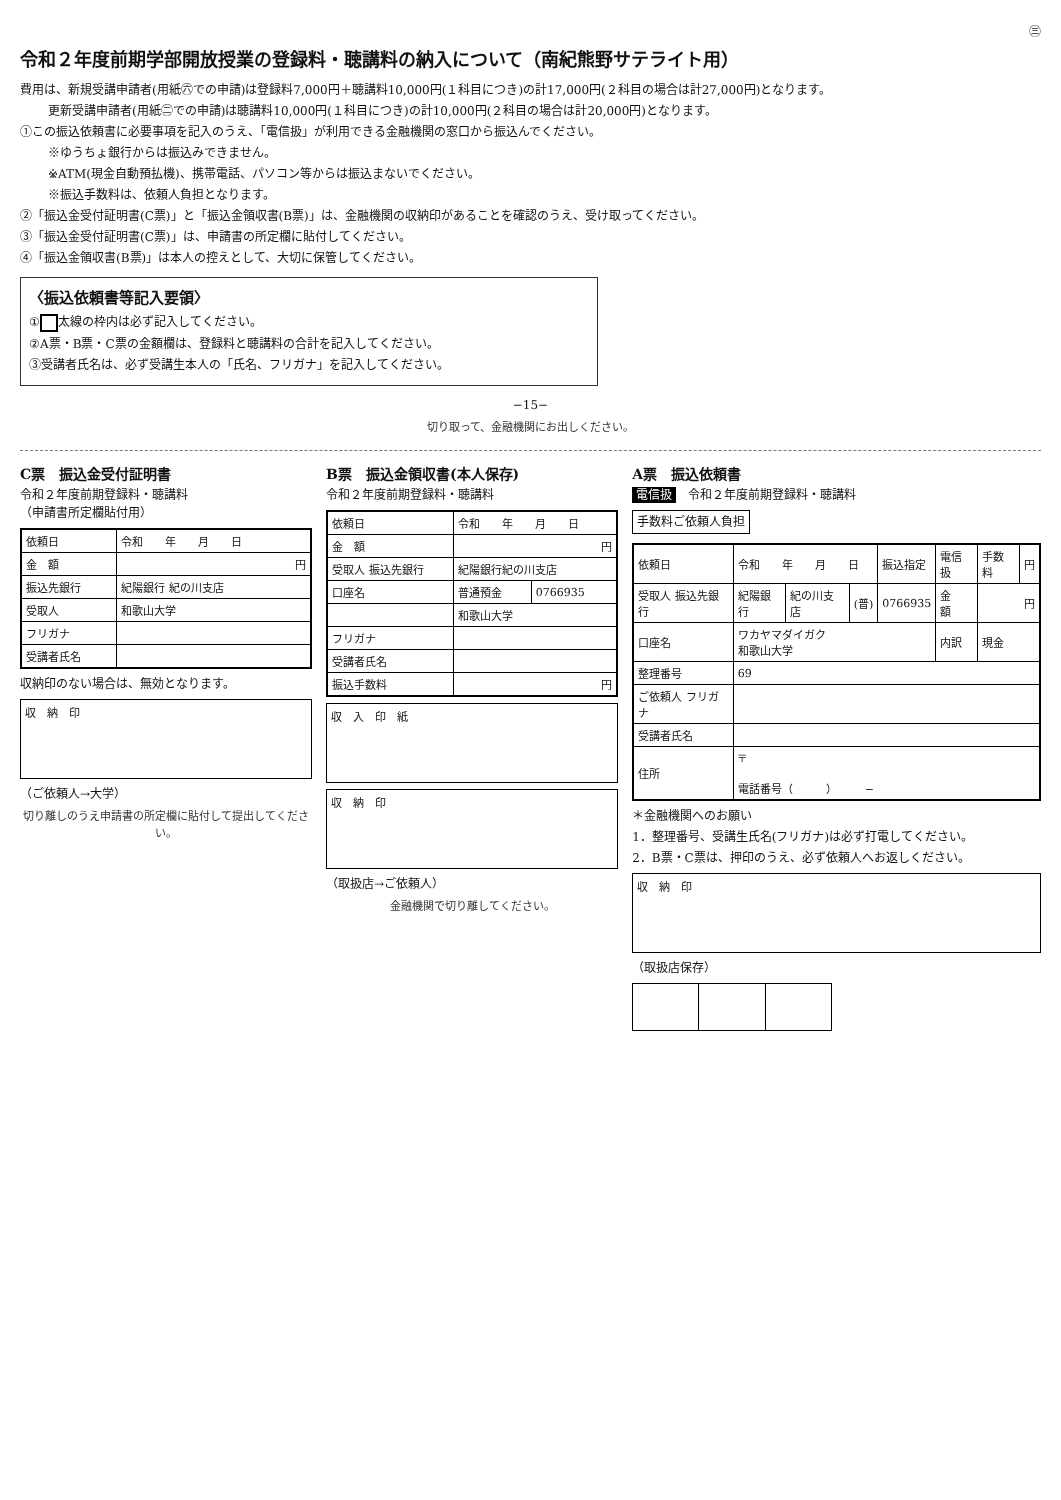㊂
令和２年度前期学部開放授業の登録料・聴講料の納入について（南紀熊野サテライト用）
費用は、新規受講申請者(用紙㊅での申請)は登録料7,000円＋聴講料10,000円(１科目につき)の計17,000円(２科目の場合は計27,000円)となります。
更新受講申請者(用紙㊁での申請)は聴講料10,000円(１科目につき)の計10,000円(２科目の場合は計20,000円)となります。
①この振込依頼書に必要事項を記入のうえ、「電信扱」が利用できる金融機関の窓口から振込んでください。
※ゆうちょ銀行からは振込みできません。
※ATM(現金自動預払機)、携帯電話、パソコン等からは振込まないでください。
※振込手数料は、依頼人負担となります。
②「振込金受付証明書(C票)」と「振込金領収書(B票)」は、金融機関の収納印があることを確認のうえ、受け取ってください。
③「振込金受付証明書(C票)」は、申請書の所定欄に貼付してください。
④「振込金領収書(B票)」は本人の控えとして、大切に保管してください。
〈振込依頼書等記入要領〉
① 太線の枠内は必ず記入してください。
②A票・B票・C票の金額欄は、登録料と聴講料の合計を記入してください。
③受講者氏名は、必ず受講生本人の「氏名、フリガナ」を記入してください。
−15−
切り取って、金融機関にお出しください。
C票　振込金受付証明書
令和２年度前期登録料・聴講料
（申請書所定欄貼付用）
| 依頼日 | 令和 年 月 日 |
| 金 額 | 円 |
| 振込先銀行 | 紀陽銀行 紀の川支店 |
| 受取人 | 和歌山大学 |
| フリガナ | |
| 受講者氏名 | |
収納印のない場合は、無効となります。
収　納　印
（ご依頼人→大学）
切り離しのうえ申請書の所定欄に貼付して提出してください。
B票　振込金領収書(本人保存)
令和２年度前期登録料・聴講料
| 依頼日 | 令和 年 月 日 | |
| 金 額 | 円 | |
| 受取人 振込先銀行 | 紀陽銀行紀の川支店 | |
| 口座名 | 普通預金 | 0766935 |
| | 和歌山大学 | |
| フリガナ | | |
| 受講者氏名 | | |
| 振込手数料 | 円 | |
収　入　印　紙
収　納　印
（取扱店→ご依頼人）
金融機関で切り離してください。
A票　振込依頼書
電信扱　令和２年度前期登録料・聴講料
手数料ご依頼人負担
| 依頼日 | 令和 年 月 日 | | | 振込指定 | 電信扱 | 手数料 | 円 |
| 受取人 振込先銀行 | 紀陽銀行 | 紀の川支店 | (普) | 0766935 | 金 額 | 円 | |
| 口座名 | ワカヤマダイガク 和歌山大学 | | | | 内訳 | 現金 | |
| 整理番号 | 69 | | | | | | |
| ご依頼人 フリガナ | | | | | | | |
| 受講者氏名 | | | | | | | |
| 住所 | 〒 電話番号（ ） − | | | | | | |
＊金融機関へのお願い
1．整理番号、受講生氏名(フリガナ)は必ず打電してください。
2．B票・C票は、押印のうえ、必ず依頼人へお返しください。
収　納　印
（取扱店保存）